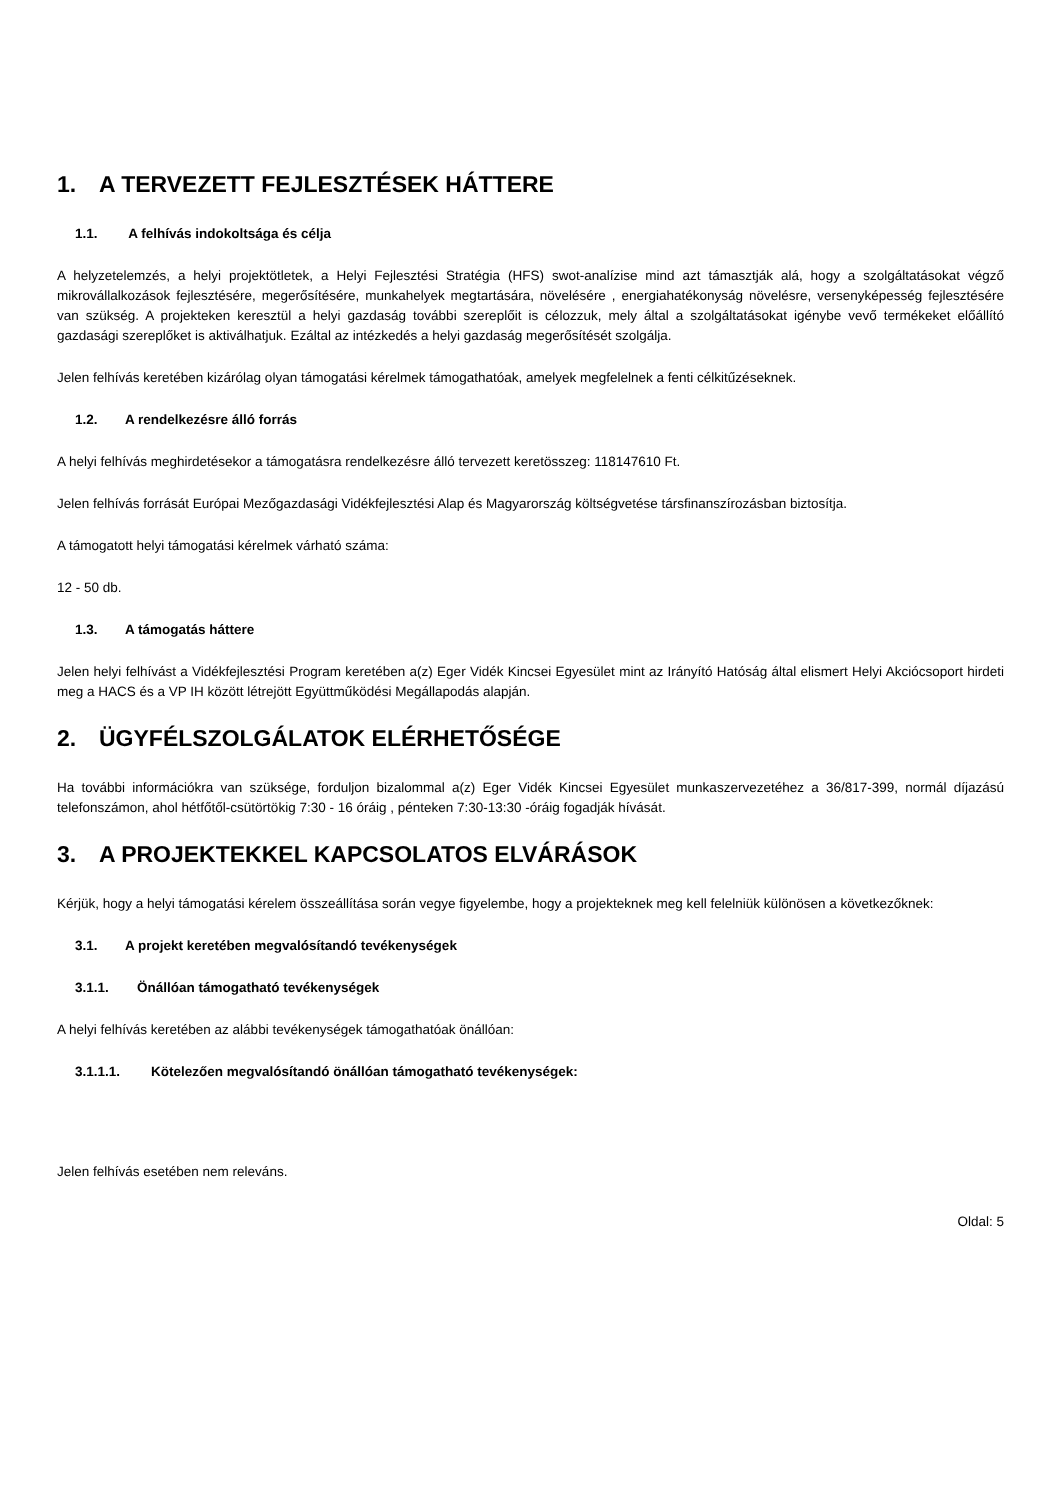1. A TERVEZETT FEJLESZTÉSEK HÁTTERE
1.1. A felhívás indokoltsága és célja
A helyzetelemzés, a helyi projektötletek, a Helyi Fejlesztési Stratégia (HFS) swot-analízise mind azt támasztják alá, hogy a szolgáltatásokat végző mikrovállalkozások fejlesztésére, megerősítésére, munkahelyek megtartására, növelésére , energiahatékonyság növelésre, versenyképesség fejlesztésére van szükség. A projekteken keresztül a helyi gazdaság további szereplőit is célozzuk, mely által a szolgáltatásokat igénybe vevő termékeket előállító gazdasági szereplőket is aktiválhatjuk. Ezáltal az intézkedés a helyi gazdaság megerősítését szolgálja.
Jelen felhívás keretében kizárólag olyan támogatási kérelmek támogathatóak, amelyek megfelelnek a fenti célkitűzéseknek.
1.2. A rendelkezésre álló forrás
A helyi felhívás meghirdetésekor a támogatásra rendelkezésre álló tervezett keretösszeg: 118147610 Ft.
Jelen felhívás forrását Európai Mezőgazdasági Vidékfejlesztési Alap és Magyarország költségvetése társfinanszírozásban biztosítja.
A támogatott helyi támogatási kérelmek várható száma:
12 - 50 db.
1.3. A támogatás háttere
Jelen helyi felhívást a Vidékfejlesztési Program keretében a(z) Eger Vidék Kincsei Egyesület mint az Irányító Hatóság által elismert Helyi Akciócsoport hirdeti meg a HACS és a VP IH között létrejött Együttműködési Megállapodás alapján.
2. ÜGYFÉLSZOLGÁLATOK ELÉRHETŐSÉGE
Ha további információkra van szüksége, forduljon bizalommal a(z) Eger Vidék Kincsei Egyesület munkaszervezetéhez a 36/817-399, normál díjazású telefonszámon, ahol hétfőtől-csütörtökig 7:30 - 16 óráig , pénteken 7:30-13:30 -óráig fogadják hívását.
3. A PROJEKTEKKEL KAPCSOLATOS ELVÁRÁSOK
Kérjük, hogy a helyi támogatási kérelem összeállítása során vegye figyelembe, hogy a projekteknek meg kell felelniük különösen a következőknek:
3.1. A projekt keretében megvalósítandó tevékenységek
3.1.1. Önállóan támogatható tevékenységek
A helyi felhívás keretében az alábbi tevékenységek támogathatóak önállóan:
3.1.1.1. Kötelezően megvalósítandó önállóan támogatható tevékenységek:
Jelen felhívás esetében nem releváns.
Oldal: 5